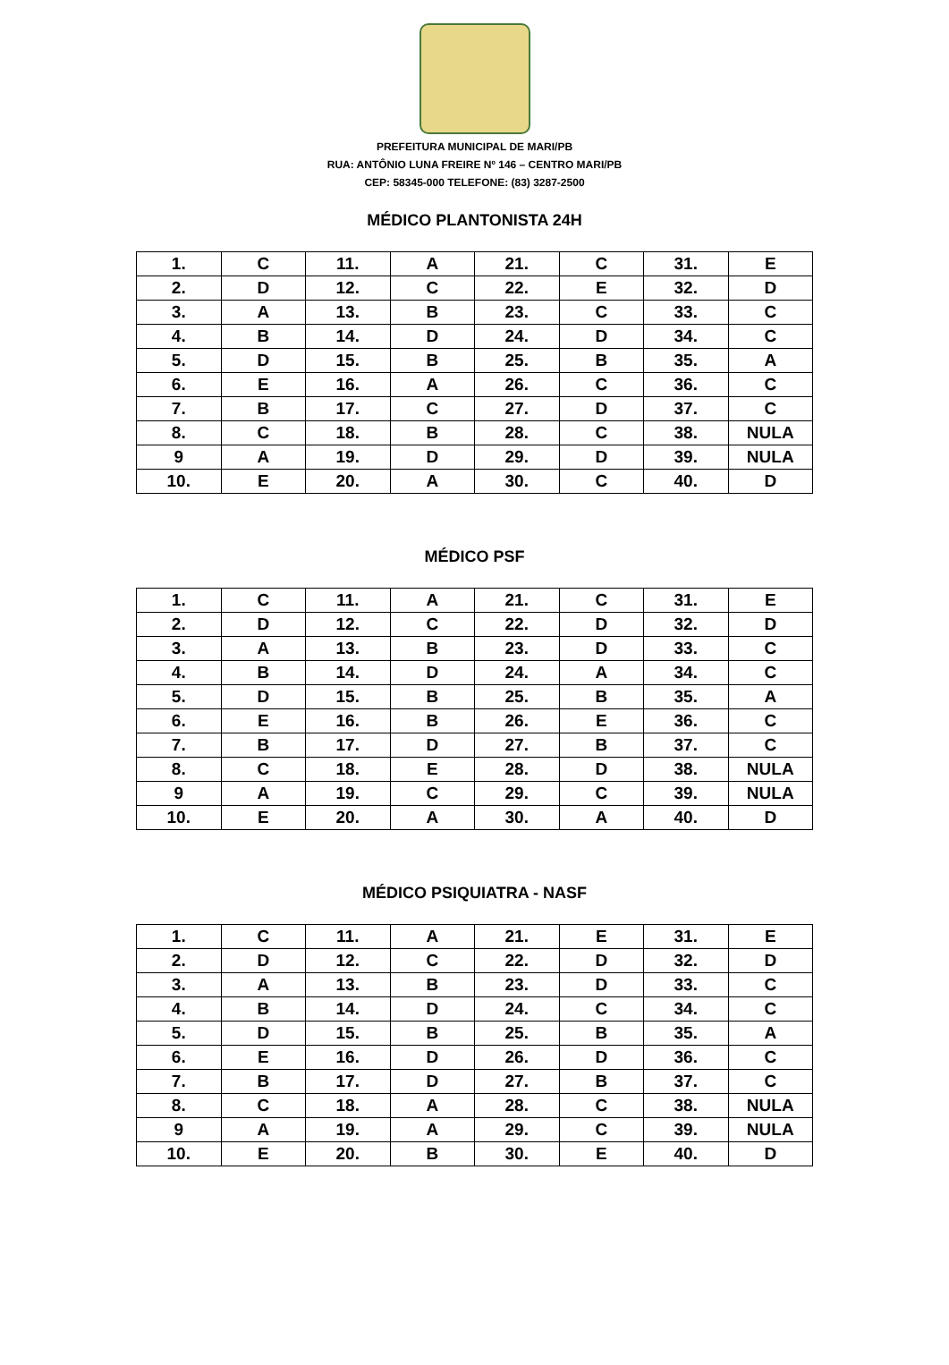PREFEITURA MUNICIPAL DE MARI/PB
RUA: ANTÔNIO LUNA FREIRE Nº 146 – CENTRO MARI/PB
CEP: 58345-000 TELEFONE: (83) 3287-2500
MÉDICO PLANTONISTA 24H
| 1. | C | 11. | A | 21. | C | 31. | E |
| 2. | D | 12. | C | 22. | E | 32. | D |
| 3. | A | 13. | B | 23. | C | 33. | C |
| 4. | B | 14. | D | 24. | D | 34. | C |
| 5. | D | 15. | B | 25. | B | 35. | A |
| 6. | E | 16. | A | 26. | C | 36. | C |
| 7. | B | 17. | C | 27. | D | 37. | C |
| 8. | C | 18. | B | 28. | C | 38. | NULA |
| 9 | A | 19. | D | 29. | D | 39. | NULA |
| 10. | E | 20. | A | 30. | C | 40. | D |
MÉDICO PSF
| 1. | C | 11. | A | 21. | C | 31. | E |
| 2. | D | 12. | C | 22. | D | 32. | D |
| 3. | A | 13. | B | 23. | D | 33. | C |
| 4. | B | 14. | D | 24. | A | 34. | C |
| 5. | D | 15. | B | 25. | B | 35. | A |
| 6. | E | 16. | B | 26. | E | 36. | C |
| 7. | B | 17. | D | 27. | B | 37. | C |
| 8. | C | 18. | E | 28. | D | 38. | NULA |
| 9 | A | 19. | C | 29. | C | 39. | NULA |
| 10. | E | 20. | A | 30. | A | 40. | D |
MÉDICO PSIQUIATRA - NASF
| 1. | C | 11. | A | 21. | E | 31. | E |
| 2. | D | 12. | C | 22. | D | 32. | D |
| 3. | A | 13. | B | 23. | D | 33. | C |
| 4. | B | 14. | D | 24. | C | 34. | C |
| 5. | D | 15. | B | 25. | B | 35. | A |
| 6. | E | 16. | D | 26. | D | 36. | C |
| 7. | B | 17. | D | 27. | B | 37. | C |
| 8. | C | 18. | A | 28. | C | 38. | NULA |
| 9 | A | 19. | A | 29. | C | 39. | NULA |
| 10. | E | 20. | B | 30. | E | 40. | D |